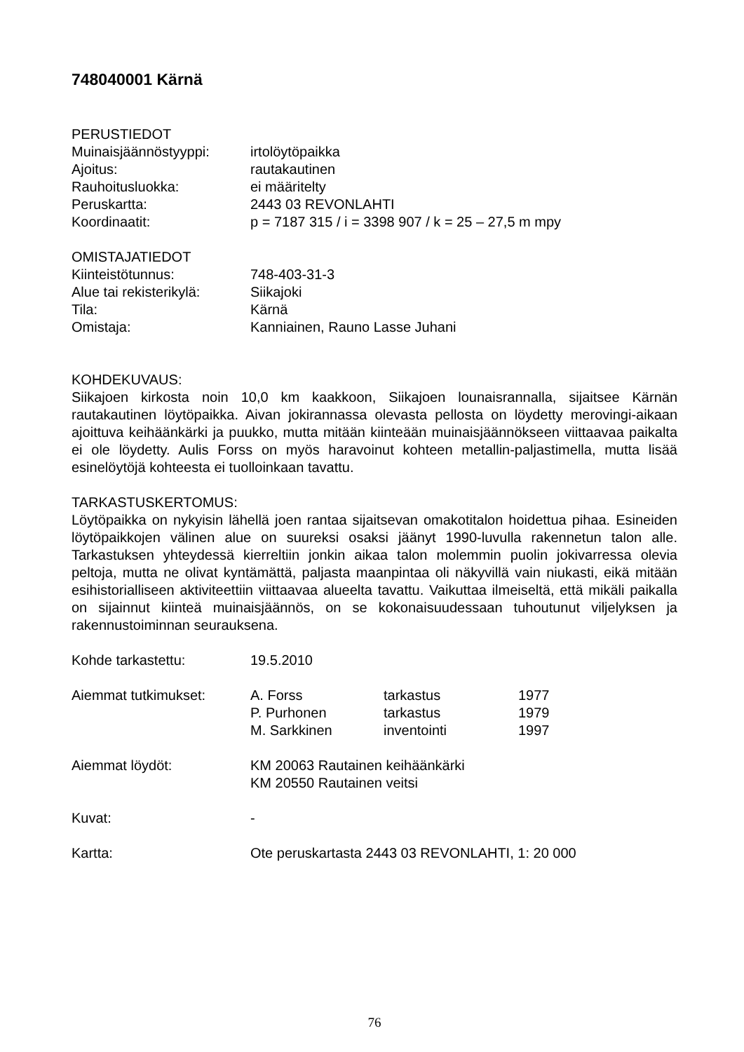748040001 Kärnä
PERUSTIEDOT
Muinaisjäännöstyyppi: irtolöytöpaikka
Ajoitus: rautakautinen
Rauhoitusluokka: ei määritelty
Peruskartta: 2443 03 REVONLAHTI
Koordinaatit: p = 7187 315 / i = 3398 907 / k = 25 – 27,5 m mpy
OMISTAJATIEDOT
Kiinteistötunnus: 748-403-31-3
Alue tai rekisterikylä:
Siikajoki
Tila: Kärnä
Omistaja: Kanniainen, Rauno Lasse Juhani
KOHDEKUVAUS:
Siikajoen kirkosta noin 10,0 km kaakkoon, Siikajoen lounaisrannalla, sijaitsee Kärnän rautakautinen löytöpaikka. Aivan jokirannassa olevasta pellosta on löydetty merovingi-aikaan ajoittuva keihäänkärki ja puukko, mutta mitään kiinteään muinaisjäännökseen viittaavaa paikalta ei ole löydetty. Aulis Forss on myös haravoinut kohteen metallin-paljastimella, mutta lisää esinelöytöjä kohteesta ei tuolloinkaan tavattu.
TARKASTUSKERTOMUS:
Löytöpaikka on nykyisin lähellä joen rantaa sijaitsevan omakotitalon hoidettua pihaa. Esineiden löytöpaikkojen välinen alue on suureksi osaksi jäänyt 1990-luvulla rakennetun talon alle. Tarkastuksen yhteydessä kierreltiin jonkin aikaa talon molemmin puolin jokivarressa olevia peltoja, mutta ne olivat kyntämättä, paljasta maanpintaa oli näkyvillä vain niukasti, eikä mitään esihistorialliseen aktiviteettiin viittaavaa alueelta tavattu. Vaikuttaa ilmeiseltä, että mikäli paikalla on sijainnut kiinteä muinaisjäännös, on se kokonaisuudessaan tuhoutunut viljelyksen ja rakennustoiminnan seurauksena.
Kohde tarkastettu: 19.5.2010
Aiemmat tutkimukset: A. Forss tarkastus 1977
P. Purhonen tarkastus 1979
M. Sarkkinen inventointi 1997
Aiemmat löydöt: KM 20063 Rautainen keihäänkärki
KM 20550 Rautainen veitsi
Kuvat: -
Kartta: Ote peruskartasta 2443 03 REVONLAHTI, 1: 20 000
76